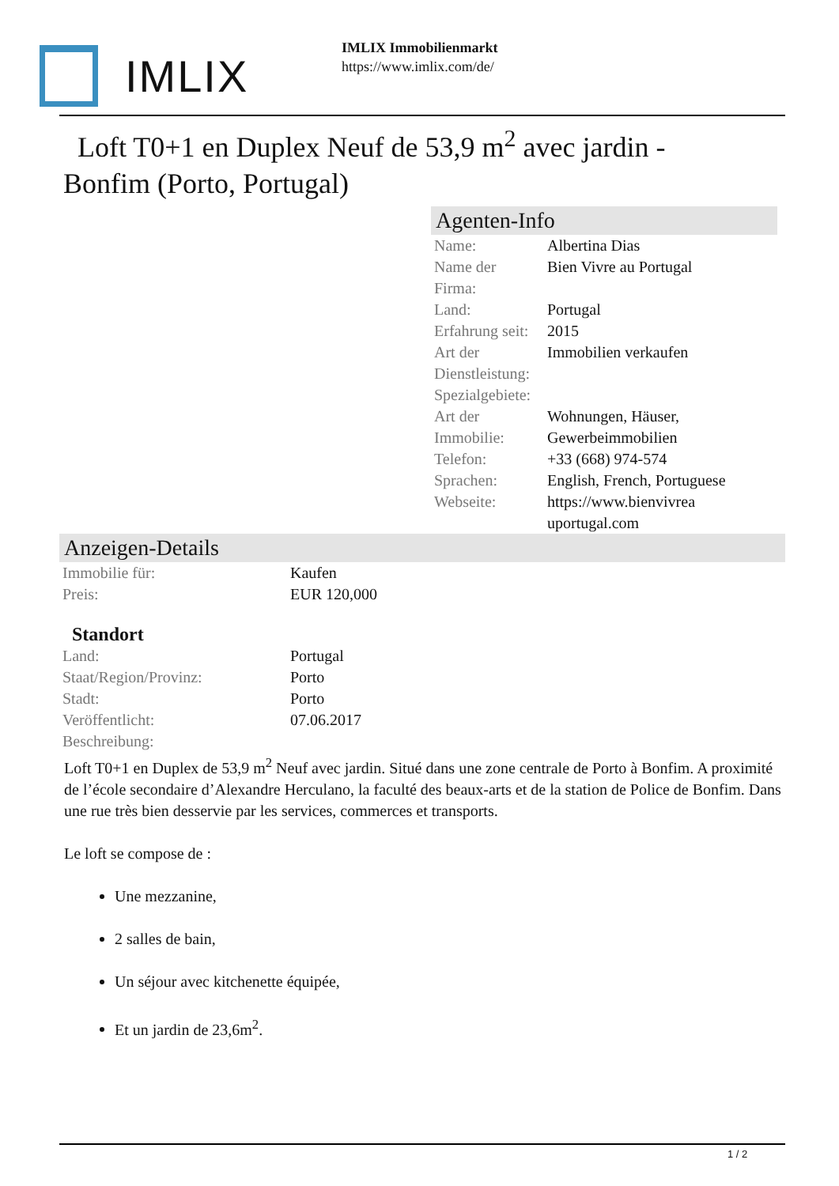IMLIX
IMLIX Immobilienmarkt
https://www.imlix.com/de/
Loft T0+1 en Duplex Neuf de 53,9 m<sup>2</sup> avec jardin - Bonfim (Porto, Portugal)
Agenten-Info
| Name: | Albertina Dias |
| Name der Firma: | Bien Vivre au Portugal |
| Land: | Portugal |
| Erfahrung seit: | 2015 |
| Art der Dienstleistung: | Immobilien verkaufen |
| Spezialgebiete: | |
| Art der Immobilie: | Wohnungen, Häuser, Gewerbeimmobilien |
| Telefon: | +33 (668) 974-574 |
| Sprachen: | English, French, Portuguese |
| Webseite: | https://www.bienvivrea uportugal.com |
Anzeigen-Details
| Immobilie für: | Kaufen |
| Preis: | EUR 120,000 |
| Standort | |
| Land: | Portugal |
| Staat/Region/Provinz: | Porto |
| Stadt: | Porto |
| Veröffentlicht: | 07.06.2017 |
| Beschreibung: | |
Loft T0+1 en Duplex de 53,9 m<sup>2</sup> Neuf avec jardin. Situé dans une zone centrale de Porto à Bonfim. A proximité de l’école secondaire d’Alexandre Herculano, la faculté des beaux-arts et de la station de Police de Bonfim. Dans une rue très bien desservie par les services, commerces et transports.
Le loft se compose de :
Une mezzanine,
2 salles de bain,
Un séjour avec kitchenette équipée,
Et un jardin de 23,6m<sup>2</sup>.
1 / 2